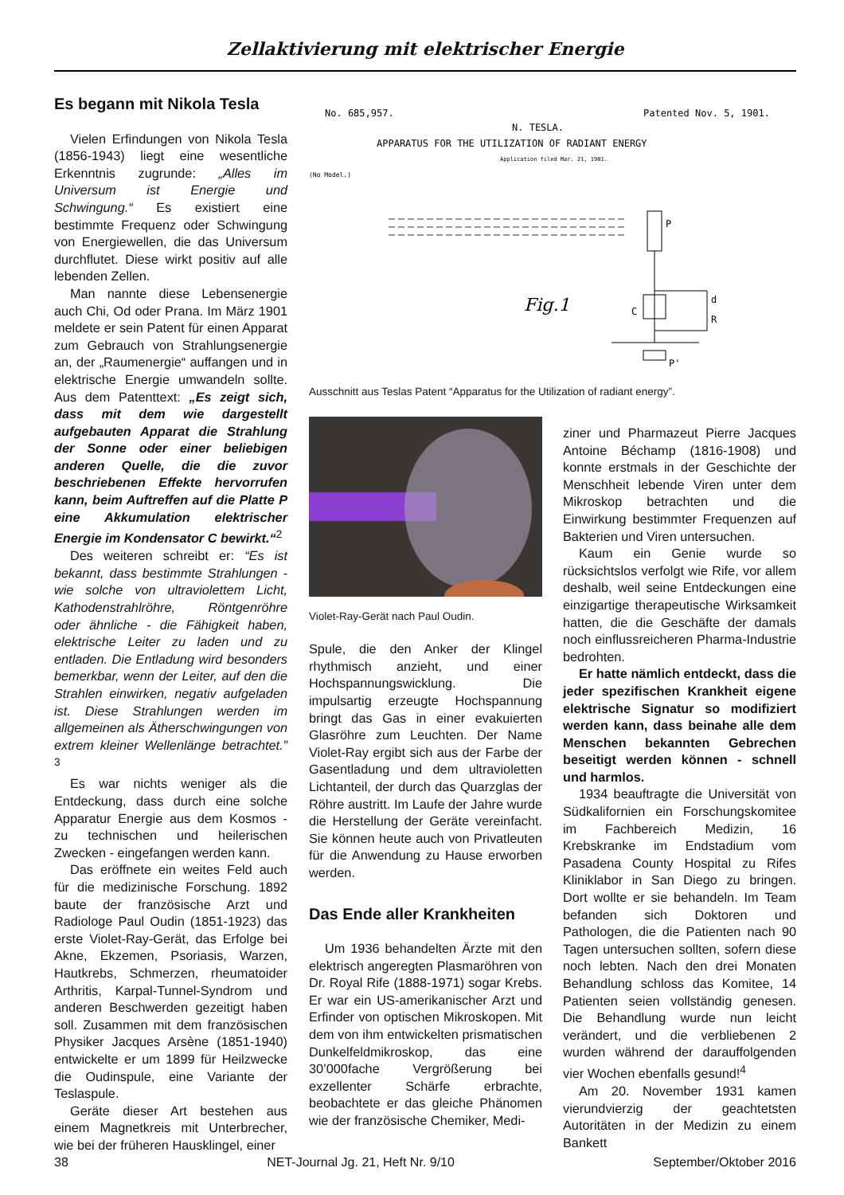Zellaktivierung mit elektrischer Energie
Es begann mit Nikola Tesla
Vielen Erfindungen von Nikola Tesla (1856-1943) liegt eine wesentliche Erkenntnis zugrunde: „Alles im Universum ist Energie und Schwingung.“ Es existiert eine bestimmte Frequenz oder Schwingung von Energiewellen, die das Universum durchflutet. Diese wirkt positiv auf alle lebenden Zellen.
Man nannte diese Lebensenergie auch Chi, Od oder Prana. Im März 1901 meldete er sein Patent für einen Apparat zum Gebrauch von Strahlungsenergie an, der „Raumenergie“ auffangen und in elektrische Energie umwandeln sollte. Aus dem Patenttext: „Es zeigt sich, dass mit dem wie dargestellt aufgebauten Apparat die Strahlung der Sonne oder einer beliebigen anderen Quelle, die die zuvor beschriebenen Effekte hervorrufen kann, beim Auftreffen auf die Platte P eine Akkumulation elektrischer Energie im Kondensator C bewirkt.“<sup>2</sup>
Des weiteren schreibt er: “Es ist bekannt, dass bestimmte Strahlungen - wie solche von ultraviolettem Licht, Kathodenstrahlröhre, Röntgenröhre oder ähnliche - die Fähigkeit haben, elektrische Leiter zu laden und zu entladen. Die Entladung wird besonders bemerkbar, wenn der Leiter, auf den die Strahlen einwirken, negativ aufgeladen ist. Diese Strahlungen werden im allgemeinen als Ätherschwingungen von extrem kleiner Wellenlänge betrachtet.” <sup>3</sup>
Es war nichts weniger als die Entdeckung, dass durch eine solche Apparatur Energie aus dem Kosmos - zu technischen und heilerischen Zwecken - eingefangen werden kann.
Das eröffnete ein weites Feld auch für die medizinische Forschung. 1892 baute der französische Arzt und Radiologe Paul Oudin (1851-1923) das erste Violet-Ray-Gerät, das Erfolge bei Akne, Ekzemen, Psoriasis, Warzen, Hautkrebs, Schmerzen, rheumatoider Arthritis, Karpal-Tunnel-Syndrom und anderen Beschwerden gezeitigt haben soll. Zusammen mit dem französischen Physiker Jacques Arsène (1851-1940) entwickelte er um 1899 für Heilzwecke die Oudinspule, eine Variante der Teslaspule.
Geräte dieser Art bestehen aus einem Magnetkreis mit Unterbrecher, wie bei der früheren Hausklingel, einer
No. 685,957.
Patented Nov. 5, 1901.
N. TESLA.
APPARATUS FOR THE UTILIZATION OF RADIANT ENERGY
Application filed Mar. 21, 1901.
(No Model.)
P
Fig.1
C
d
R
P'
Ausschnitt aus Teslas Patent “Apparatus for the Utilization of radiant energy”.
Violet-Ray-Gerät nach Paul Oudin.
Spule, die den Anker der Klingel rhythmisch anzieht, und einer Hochspannungswicklung. Die impulsartig erzeugte Hochspannung bringt das Gas in einer evakuierten Glasröhre zum Leuchten. Der Name Violet-Ray ergibt sich aus der Farbe der Gasentladung und dem ultravioletten Lichtanteil, der durch das Quarzglas der Röhre austritt. Im Laufe der Jahre wurde die Herstellung der Geräte vereinfacht. Sie können heute auch von Privatleuten für die Anwendung zu Hause erworben werden.
Das Ende aller Krankheiten
Um 1936 behandelten Ärzte mit den elektrisch angeregten Plasmaröhren von Dr. Royal Rife (1888-1971) sogar Krebs. Er war ein US-amerikanischer Arzt und Erfinder von optischen Mikroskopen. Mit dem von ihm entwickelten prismatischen Dunkelfeldmikroskop, das eine 30’000fache Vergrößerung bei exzellenter Schärfe erbrachte, beobachtete er das gleiche Phänomen wie der französische Chemiker, Medi-
ziner und Pharmazeut Pierre Jacques Antoine Béchamp (1816-1908) und konnte erstmals in der Geschichte der Menschheit lebende Viren unter dem Mikroskop betrachten und die Einwirkung bestimmter Frequenzen auf Bakterien und Viren untersuchen.
Kaum ein Genie wurde so rücksichtslos verfolgt wie Rife, vor allem deshalb, weil seine Entdeckungen eine einzigartige therapeutische Wirksamkeit hatten, die die Geschäfte der damals noch einflussreicheren Pharma-Industrie bedrohten.
Er hatte nämlich entdeckt, dass die jeder spezifischen Krankheit eigene elektrische Signatur so modifiziert werden kann, dass beinahe alle dem Menschen bekannten Gebrechen beseitigt werden können - schnell und harmlos.
1934 beauftragte die Universität von Südkalifornien ein Forschungskomitee im Fachbereich Medizin, 16 Krebskranke im Endstadium vom Pasadena County Hospital zu Rifes Kliniklabor in San Diego zu bringen. Dort wollte er sie behandeln. Im Team befanden sich Doktoren und Pathologen, die die Patienten nach 90 Tagen untersuchen sollten, sofern diese noch lebten. Nach den drei Monaten Behandlung schloss das Komitee, 14 Patienten seien vollständig genesen. Die Behandlung wurde nun leicht verändert, und die verbliebenen 2 wurden während der darauffolgenden vier Wochen ebenfalls gesund!<sup>4</sup>
Am 20. November 1931 kamen vierundvierzig der geachtetsten Autoritäten in der Medizin zu einem Bankett
38 NET-Journal Jg. 21, Heft Nr. 9/10 September/Oktober 2016